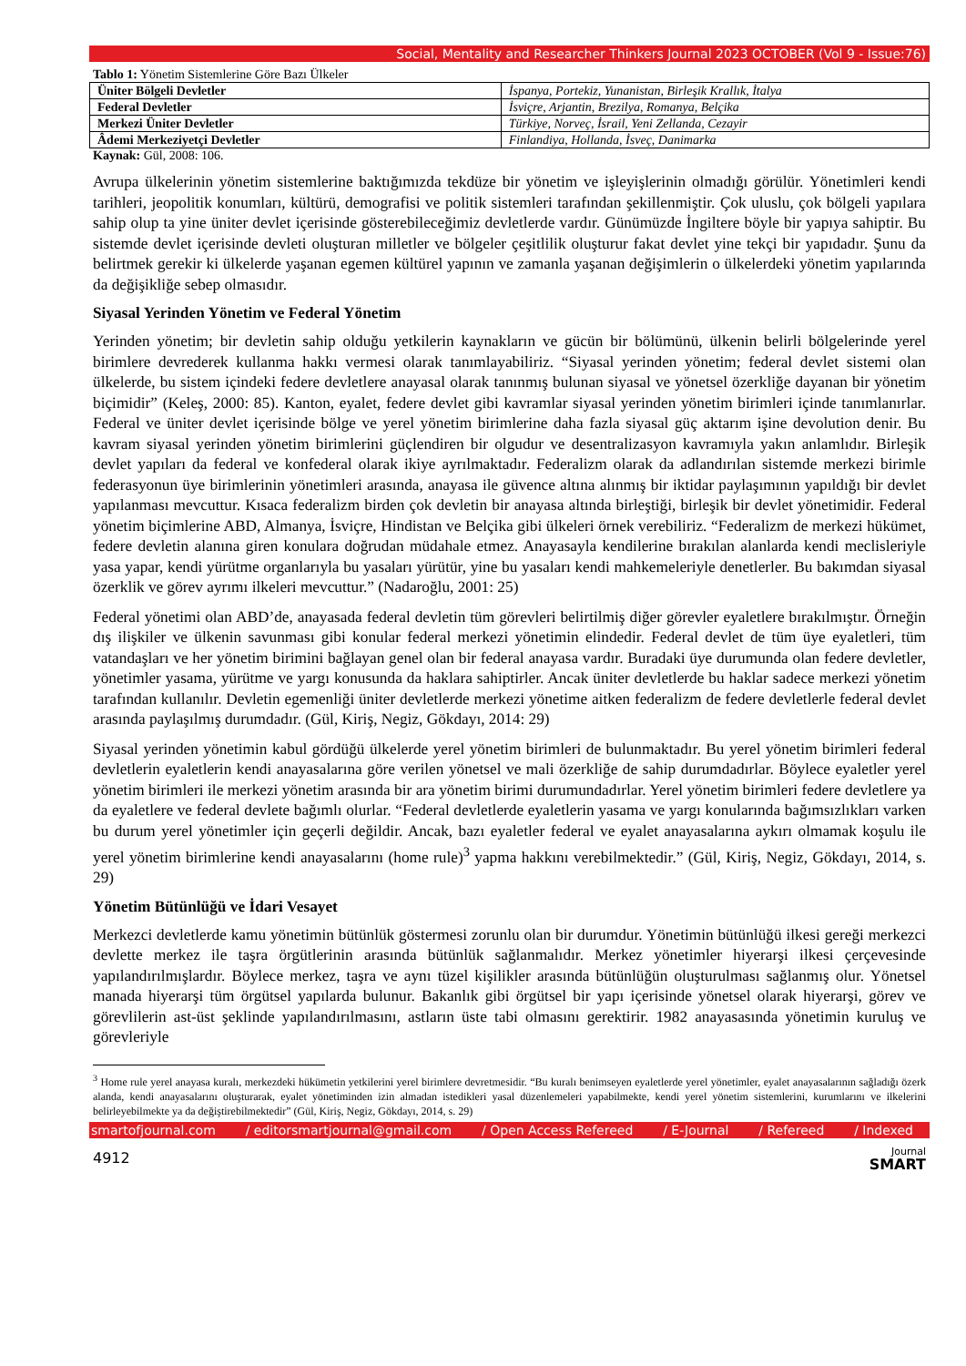Social, Mentality and Researcher Thinkers Journal 2023 OCTOBER (Vol 9 - Issue:76)
Tablo 1: Yönetim Sistemlerine Göre Bazı Ülkeler
| Üniter Bölgeli Devletler | İspanya, Portekiz, Yunanistan, Birleşik Krallık, İtalya |
| Federal Devletler | İsviçre, Arjantin, Brezilya, Romanya, Belçika |
| Merkezi Üniter Devletler | Türkiye, Norveç, İsrail, Yeni Zellanda, Cezayir |
| Âdemi Merkeziyetçi Devletler | Finlandiya, Hollanda, İsveç, Danimarka |
Kaynak: Gül, 2008: 106.
Avrupa ülkelerinin yönetim sistemlerine baktığımızda tekdüze bir yönetim ve işleyişlerinin olmadığı görülür. Yönetimleri kendi tarihleri, jeopolitik konumları, kültürü, demografisi ve politik sistemleri tarafından şekillenmiştir. Çok uluslu, çok bölgeli yapılara sahip olup ta yine üniter devlet içerisinde gösterebileceğimiz devletlerde vardır. Günümüzde İngiltere böyle bir yapıya sahiptir. Bu sistemde devlet içerisinde devleti oluşturan milletler ve bölgeler çeşitlilik oluşturur fakat devlet yine tekçi bir yapıdadır. Şunu da belirtmek gerekir ki ülkelerde yaşanan egemen kültürel yapının ve zamanla yaşanan değişimlerin o ülkelerdeki yönetim yapılarında da değişikliğe sebep olmasıdır.
Siyasal Yerinden Yönetim ve Federal Yönetim
Yerinden yönetim; bir devletin sahip olduğu yetkilerin kaynakların ve gücün bir bölümünü, ülkenin belirli bölgelerinde yerel birimlere devrederek kullanma hakkı vermesi olarak tanımlayabiliriz. “Siyasal yerinden yönetim; federal devlet sistemi olan ülkelerde, bu sistem içindeki federe devletlere anayasal olarak tanınmış bulunan siyasal ve yönetsel özerkliğe dayanan bir yönetim biçimidir” (Keleş, 2000: 85). Kanton, eyalet, federe devlet gibi kavramlar siyasal yerinden yönetim birimleri içinde tanımlanırlar. Federal ve üniter devlet içerisinde bölge ve yerel yönetim birimlerine daha fazla siyasal güç aktarım işine devolution denir. Bu kavram siyasal yerinden yönetim birimlerini güçlendiren bir olgudur ve desentralizasyon kavramıyla yakın anlamlıdır. Birleşik devlet yapıları da federal ve konfederal olarak ikiye ayrılmaktadır. Federalizm olarak da adlandırılan sistemde merkezi birimle federasyonun üye birimlerinin yönetimleri arasında, anayasa ile güvence altına alınmış bir iktidar paylaşımının yapıldığı bir devlet yapılanması mevcuttur. Kısaca federalizm birden çok devletin bir anayasa altında birleştiği, birleşik bir devlet yönetimidir. Federal yönetim biçimlerine ABD, Almanya, İsviçre, Hindistan ve Belçika gibi ülkeleri örnek verebiliriz. “Federalizm de merkezi hükümet, federe devletin alanına giren konulara doğrudan müdahale etmez. Anayasayla kendilerine bırakılan alanlarda kendi meclisleriyle yasa yapar, kendi yürütme organlarıyla bu yasaları yürütür, yine bu yasaları kendi mahkemeleriyle denetlerler. Bu bakımdan siyasal özerklik ve görev ayrımı ilkeleri mevcuttur.” (Nadaroğlu, 2001: 25)
Federal yönetimi olan ABD’de, anayasada federal devletin tüm görevleri belirtilmiş diğer görevler eyaletlere bırakılmıştır. Örneğin dış ilişkiler ve ülkenin savunması gibi konular federal merkezi yönetimin elindedir. Federal devlet de tüm üye eyaletleri, tüm vatandaşları ve her yönetim birimini bağlayan genel olan bir federal anayasa vardır. Buradaki üye durumunda olan federe devletler, yönetimler yasama, yürütme ve yargı konusunda da haklara sahiptirler. Ancak üniter devletlerde bu haklar sadece merkezi yönetim tarafından kullanılır. Devletin egemenliği üniter devletlerde merkezi yönetime aitken federalizm de federe devletlerle federal devlet arasında paylaşılmış durumdadır. (Gül, Kiriş, Negiz, Gökdayı, 2014: 29)
Siyasal yerinden yönetimin kabul gördüğü ülkelerde yerel yönetim birimleri de bulunmaktadır. Bu yerel yönetim birimleri federal devletlerin eyaletlerin kendi anayasalarına göre verilen yönetsel ve mali özerkliğe de sahip durumdadırlar. Böylece eyaletler yerel yönetim birimleri ile merkezi yönetim arasında bir ara yönetim birimi durumundadırlar. Yerel yönetim birimleri federe devletlere ya da eyaletlere ve federal devlete bağımlı olurlar. “Federal devletlerde eyaletlerin yasama ve yargı konularında bağımsızlıkları varken bu durum yerel yönetimler için geçerli değildir. Ancak, bazı eyaletler federal ve eyalet anayasalarına aykırı olmamak koşulu ile yerel yönetim birimlerine kendi anayasalarını (home rule)<sup>3</sup> yapma hakkını verebilmektedir.” (Gül, Kiriş, Negiz, Gökdayı, 2014, s. 29)
Yönetim Bütünlüğü ve İdari Vesayet
Merkezci devletlerde kamu yönetimin bütünlük göstermesi zorunlu olan bir durumdur. Yönetimin bütünlüğü ilkesi gereği merkezci devlette merkez ile taşra örgütlerinin arasında bütünlük sağlanmalıdır. Merkez yönetimler hiyerarşi ilkesi çerçevesinde yapılandırılmışlardır. Böylece merkez, taşra ve aynı tüzel kişilikler arasında bütünlüğün oluşturulması sağlanmış olur. Yönetsel manada hiyerarşi tüm örgütsel yapılarda bulunur. Bakanlık gibi örgütsel bir yapı içerisinde yönetsel olarak hiyerarşi, görev ve görevlilerin ast-üst şeklinde yapılandırılmasını, astların üste tabi olmasını gerektirir. 1982 anayasasında yönetimin kuruluş ve görevleriyle
<sup>3</sup> Home rule yerel anayasa kuralı, merkezdeki hükümetin yetkilerini yerel birimlere devretmesidir. “Bu kuralı benimseyen eyaletlerde yerel yönetimler, eyalet anayasalarının sağladığı özerk alanda, kendi anayasalarını oluşturarak, eyalet yönetiminden izin almadan istedikleri yasal düzenlemeleri yapabilmekte, kendi yerel yönetim sistemlerini, kurumlarını ve ilkelerini belirleyebilmekte ya da değiştirebilmektedir” (Gül, Kiriş, Negiz, Gökdayı, 2014, s. 29)
smartofjournal.com / editorsmartjournal@gmail.com / Open Access Refereed / E-Journal / Refereed / Indexed
4912
Journal
SMART